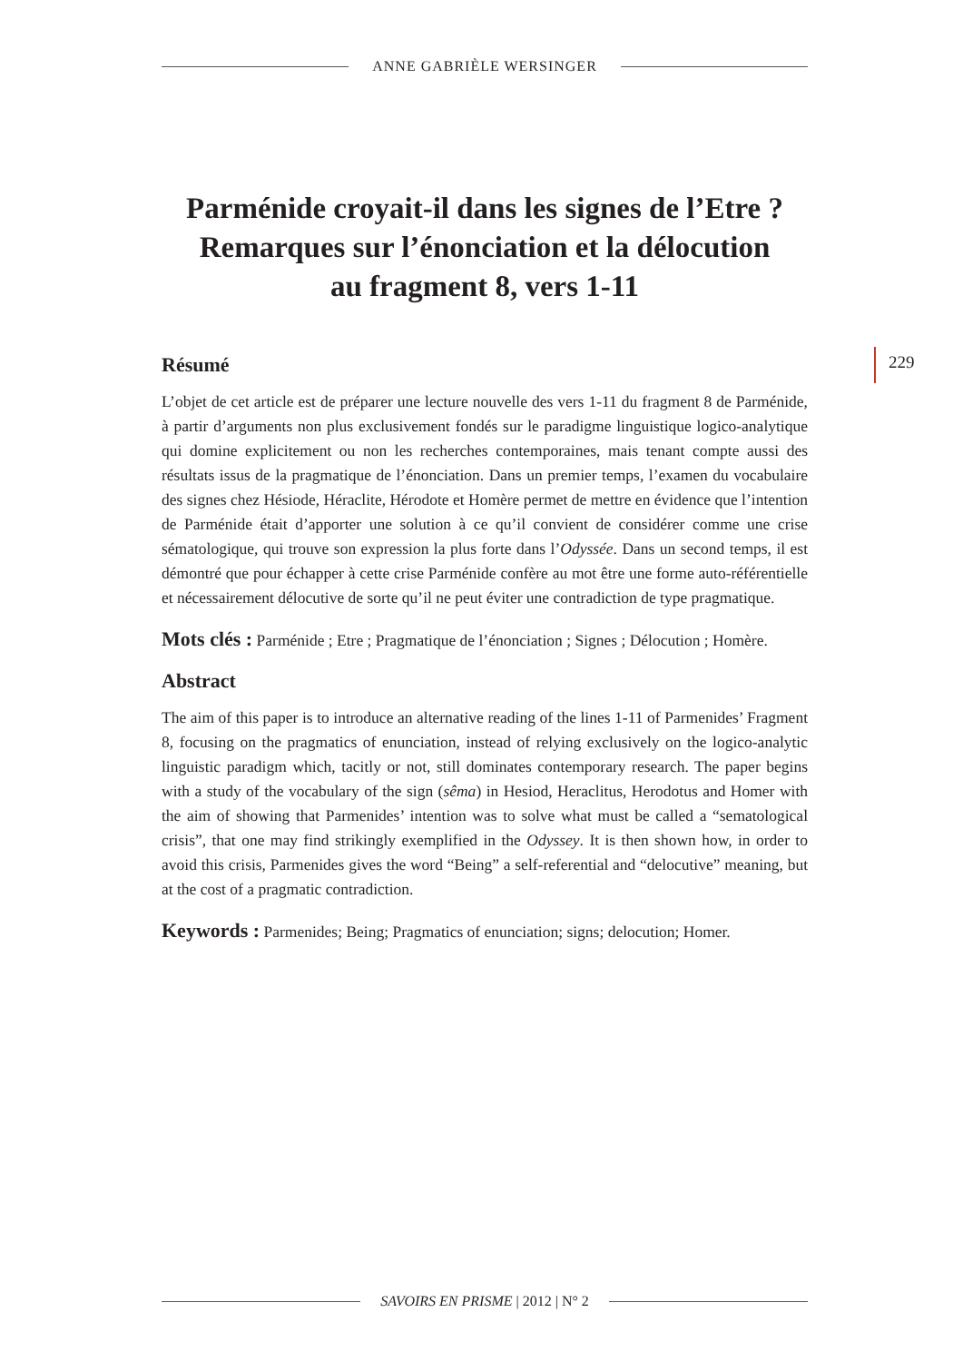ANNE GABRIÈLE WERSINGER
229
Parménide croyait-il dans les signes de l’Etre ?
Remarques sur l’énonciation et la délocution
au fragment 8, vers 1-11
Résumé
L’objet de cet article est de préparer une lecture nouvelle des vers 1-11 du fragment 8 de Parménide, à partir d’arguments non plus exclusivement fondés sur le paradigme linguistique logico-analytique qui domine explicitement ou non les recherches contemporaines, mais tenant compte aussi des résultats issus de la pragmatique de l’énonciation. Dans un premier temps, l’examen du vocabulaire des signes chez Hésiode, Héraclite, Hérodote et Homère permet de mettre en évidence que l’intention de Parménide était d’apporter une solution à ce qu’il convient de considérer comme une crise sématologique, qui trouve son expression la plus forte dans l’Odyssée. Dans un second temps, il est démontré que pour échapper à cette crise Parménide confère au mot être une forme auto-référentielle et nécessairement délocutive de sorte qu’il ne peut éviter une contradiction de type pragmatique.
Mots clés : Parménide ; Etre ; Pragmatique de l’énonciation ; Signes ; Délocution ; Homère.
Abstract
The aim of this paper is to introduce an alternative reading of the lines 1-11 of Parmenides’ Fragment 8, focusing on the pragmatics of enunciation, instead of relying exclusively on the logico-analytic linguistic paradigm which, tacitly or not, still dominates contemporary research. The paper begins with a study of the vocabulary of the sign (sêma) in Hesiod, Heraclitus, Herodotus and Homer with the aim of showing that Parmenides’ intention was to solve what must be called a “sematological crisis”, that one may find strikingly exemplified in the Odyssey. It is then shown how, in order to avoid this crisis, Parmenides gives the word “Being” a self-referential and “delocutive” meaning, but at the cost of a pragmatic contradiction.
Keywords : Parmenides; Being; Pragmatics of enunciation; signs; delocution; Homer.
SAVOIRS EN PRISME | 2012 | N° 2